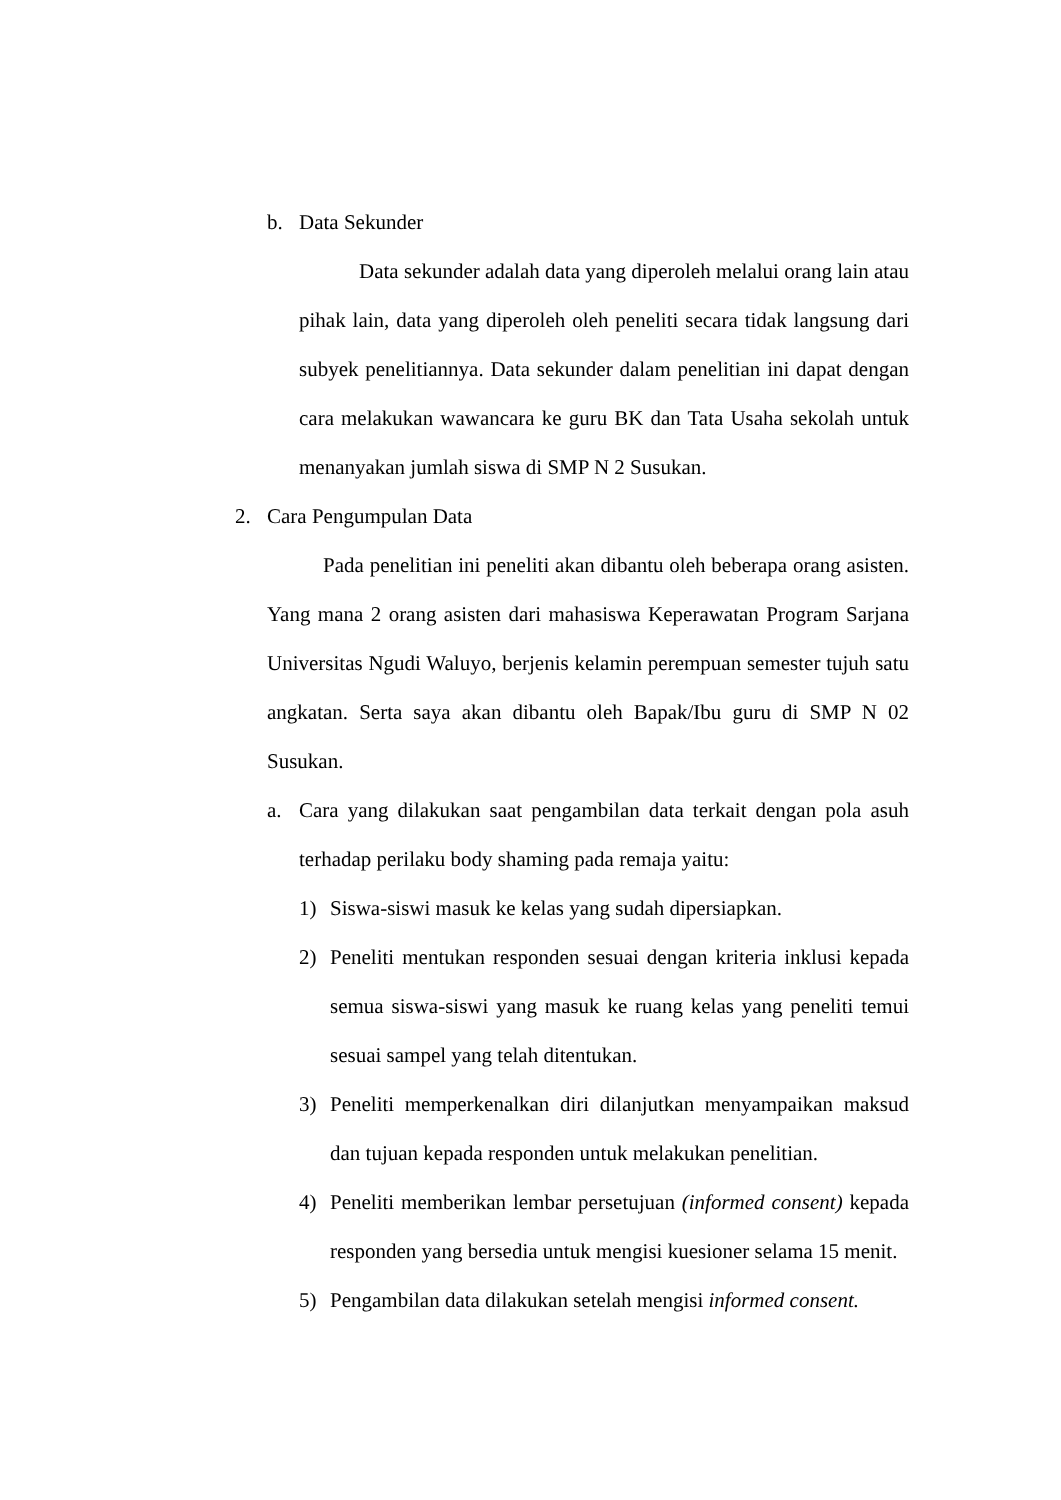b. Data Sekunder
Data sekunder adalah data yang diperoleh melalui orang lain atau pihak lain, data yang diperoleh oleh peneliti secara tidak langsung dari subyek penelitiannya. Data sekunder dalam penelitian ini dapat dengan cara melakukan wawancara ke guru BK dan Tata Usaha sekolah untuk menanyakan jumlah siswa di SMP N 2 Susukan.
2. Cara Pengumpulan Data
Pada penelitian ini peneliti akan dibantu oleh beberapa orang asisten. Yang mana 2 orang asisten dari mahasiswa Keperawatan Program Sarjana Universitas Ngudi Waluyo, berjenis kelamin perempuan semester tujuh satu angkatan. Serta saya akan dibantu oleh Bapak/Ibu guru di SMP N 02 Susukan.
a. Cara yang dilakukan saat pengambilan data terkait dengan pola asuh terhadap perilaku body shaming pada remaja yaitu:
1) Siswa-siswi masuk ke kelas yang sudah dipersiapkan.
2) Peneliti mentukan responden sesuai dengan kriteria inklusi kepada semua siswa-siswi yang masuk ke ruang kelas yang peneliti temui sesuai sampel yang telah ditentukan.
3) Peneliti memperkenalkan diri dilanjutkan menyampaikan maksud dan tujuan kepada responden untuk melakukan penelitian.
4) Peneliti memberikan lembar persetujuan (informed consent) kepada responden yang bersedia untuk mengisi kuesioner selama 15 menit.
5) Pengambilan data dilakukan setelah mengisi informed consent.